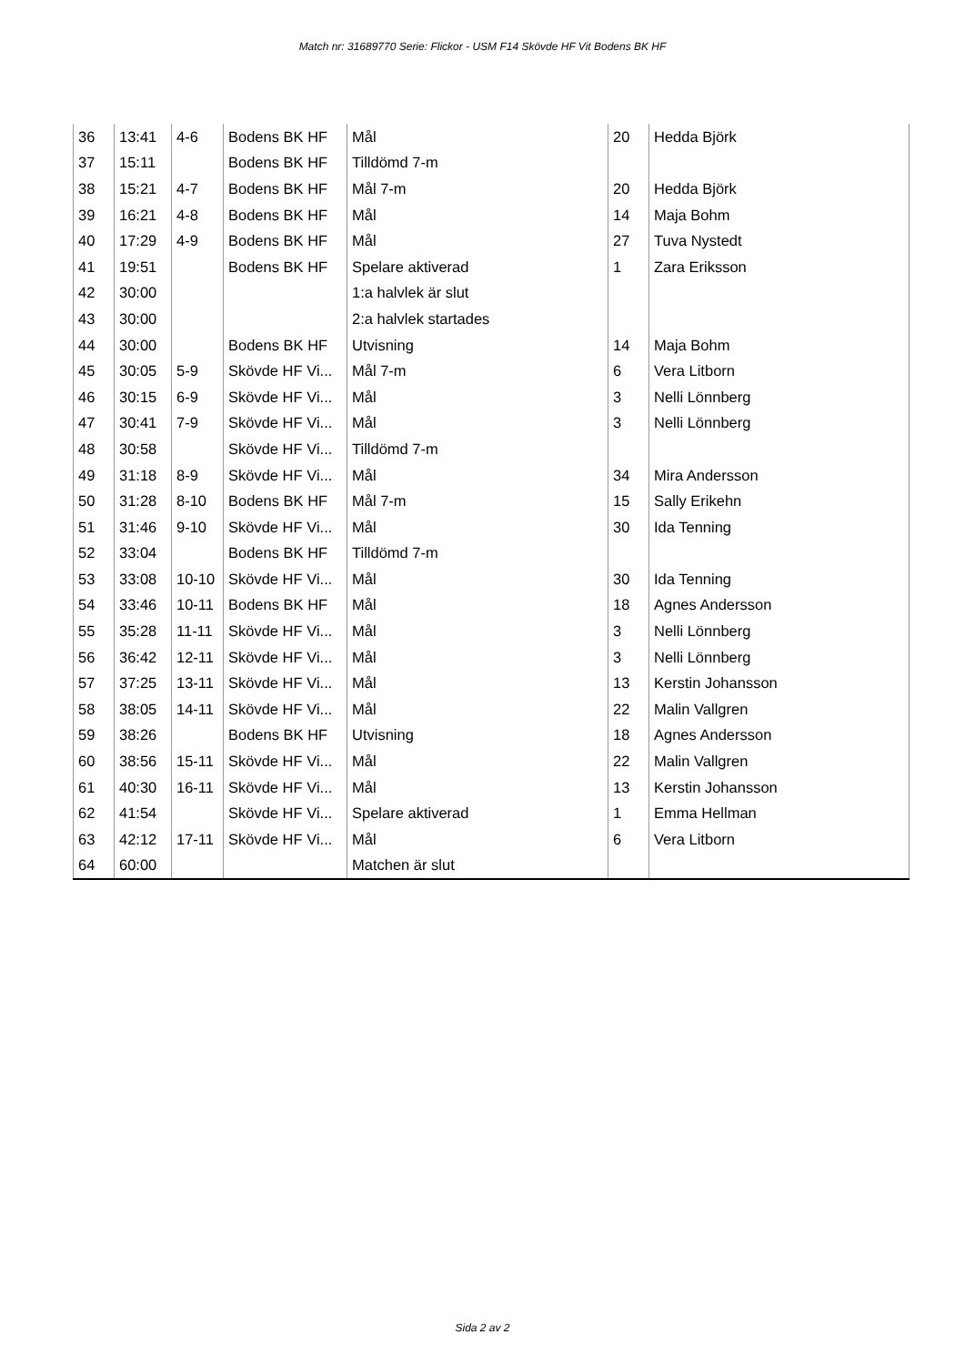Match nr: 31689770 Serie: Flickor - USM F14 Skövde HF Vit Bodens BK HF
| 36 | 13:41 | 4-6 | Bodens BK HF | Mål | 20 | Hedda Björk |
| 37 | 15:11 | | Bodens BK HF | Tilldömd 7-m | | |
| 38 | 15:21 | 4-7 | Bodens BK HF | Mål 7-m | 20 | Hedda Björk |
| 39 | 16:21 | 4-8 | Bodens BK HF | Mål | 14 | Maja Bohm |
| 40 | 17:29 | 4-9 | Bodens BK HF | Mål | 27 | Tuva Nystedt |
| 41 | 19:51 | | Bodens BK HF | Spelare aktiverad | 1 | Zara Eriksson |
| 42 | 30:00 | | | 1:a halvlek är slut | | |
| 43 | 30:00 | | | 2:a halvlek startades | | |
| 44 | 30:00 | | Bodens BK HF | Utvisning | 14 | Maja Bohm |
| 45 | 30:05 | 5-9 | Skövde HF Vi... | Mål 7-m | 6 | Vera Litborn |
| 46 | 30:15 | 6-9 | Skövde HF Vi... | Mål | 3 | Nelli Lönnberg |
| 47 | 30:41 | 7-9 | Skövde HF Vi... | Mål | 3 | Nelli Lönnberg |
| 48 | 30:58 | | Skövde HF Vi... | Tilldömd 7-m | | |
| 49 | 31:18 | 8-9 | Skövde HF Vi... | Mål | 34 | Mira Andersson |
| 50 | 31:28 | 8-10 | Bodens BK HF | Mål 7-m | 15 | Sally Erikehn |
| 51 | 31:46 | 9-10 | Skövde HF Vi... | Mål | 30 | Ida Tenning |
| 52 | 33:04 | | Bodens BK HF | Tilldömd 7-m | | |
| 53 | 33:08 | 10-10 | Skövde HF Vi... | Mål | 30 | Ida Tenning |
| 54 | 33:46 | 10-11 | Bodens BK HF | Mål | 18 | Agnes Andersson |
| 55 | 35:28 | 11-11 | Skövde HF Vi... | Mål | 3 | Nelli Lönnberg |
| 56 | 36:42 | 12-11 | Skövde HF Vi... | Mål | 3 | Nelli Lönnberg |
| 57 | 37:25 | 13-11 | Skövde HF Vi... | Mål | 13 | Kerstin Johansson |
| 58 | 38:05 | 14-11 | Skövde HF Vi... | Mål | 22 | Malin Vallgren |
| 59 | 38:26 | | Bodens BK HF | Utvisning | 18 | Agnes Andersson |
| 60 | 38:56 | 15-11 | Skövde HF Vi... | Mål | 22 | Malin Vallgren |
| 61 | 40:30 | 16-11 | Skövde HF Vi... | Mål | 13 | Kerstin Johansson |
| 62 | 41:54 | | Skövde HF Vi... | Spelare aktiverad | 1 | Emma Hellman |
| 63 | 42:12 | 17-11 | Skövde HF Vi... | Mål | 6 | Vera Litborn |
| 64 | 60:00 | | | Matchen är slut | | |
Sida 2 av 2